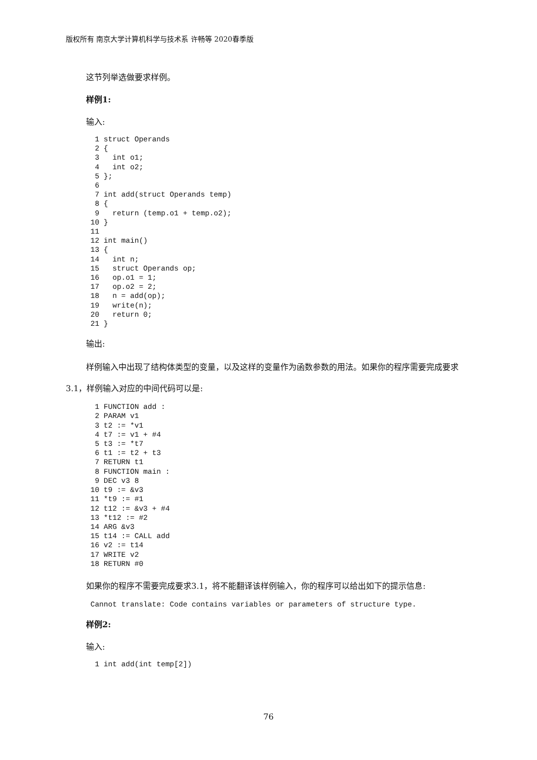版权所有 南京大学计算机科学与技术系 许畅等 2020春季版
这节列举选做要求样例。
样例1:
输入:
  1 struct Operands
  2 {
  3   int o1;
  4   int o2;
  5 };
  6
  7 int add(struct Operands temp)
  8 {
  9   return (temp.o1 + temp.o2);
 10 }
 11
 12 int main()
 13 {
 14   int n;
 15   struct Operands op;
 16   op.o1 = 1;
 17   op.o2 = 2;
 18   n = add(op);
 19   write(n);
 20   return 0;
 21 }
输出:
样例输入中出现了结构体类型的变量，以及这样的变量作为函数参数的用法。如果你的程序需要完成要求3.1，样例输入对应的中间代码可以是:
  1 FUNCTION add :
  2 PARAM v1
  3 t2 := *v1
  4 t7 := v1 + #4
  5 t3 := *t7
  6 t1 := t2 + t3
  7 RETURN t1
  8 FUNCTION main :
  9 DEC v3 8
 10 t9 := &v3
 11 *t9 := #1
 12 t12 := &v3 + #4
 13 *t12 := #2
 14 ARG &v3
 15 t14 := CALL add
 16 v2 := t14
 17 WRITE v2
 18 RETURN #0
如果你的程序不需要完成要求3.1，将不能翻译该样例输入，你的程序可以给出如下的提示信息:
 Cannot translate: Code contains variables or parameters of structure type.
样例2:
输入:
  1 int add(int temp[2])
76